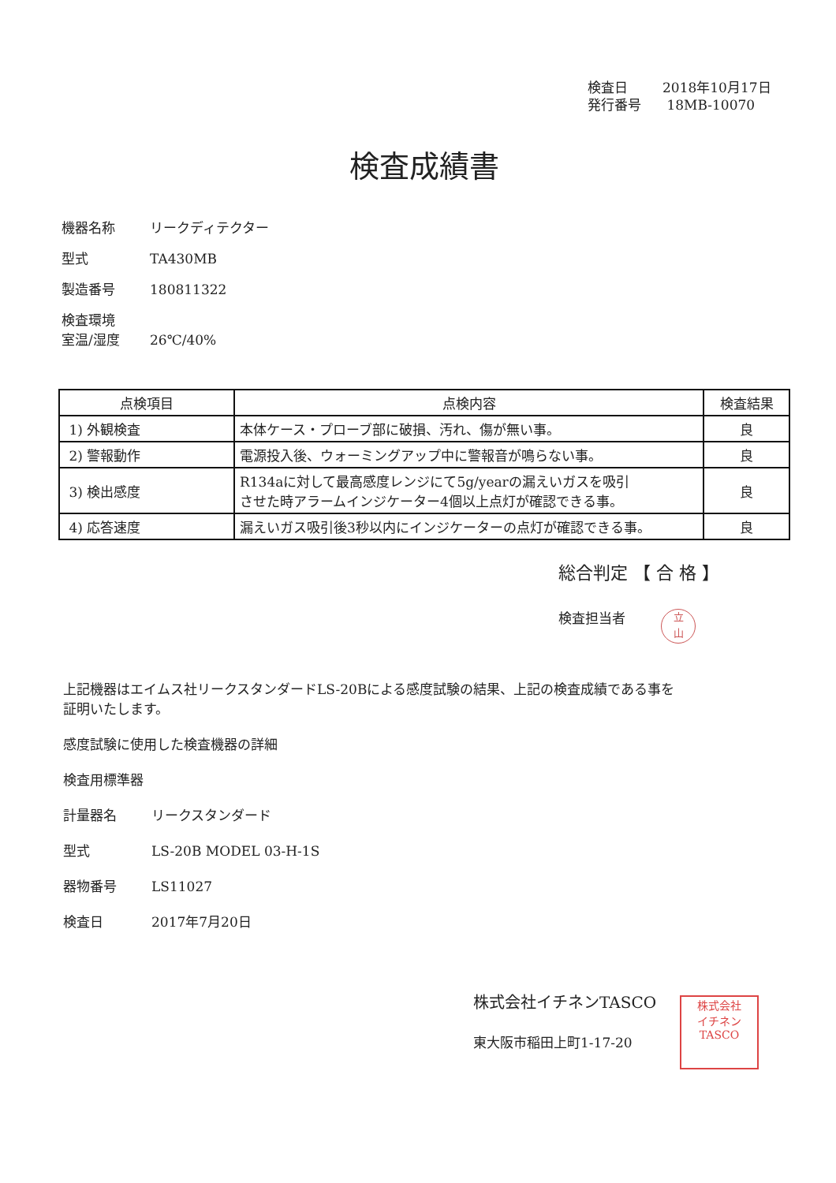検査日 2018年10月17日
発行番号 18MB-10070
検査成績書
機器名称 リークディテクター
型式 TA430MB
製造番号 180811322
検査環境
室温/湿度 26℃/40%
| 点検項目 | 点検内容 | 検査結果 |
| --- | --- | --- |
| 1) 外観検査 | 本体ケース・プローブ部に破損、汚れ、傷が無い事。 | 良 |
| 2) 警報動作 | 電源投入後、ウォーミングアップ中に警報音が鳴らない事。 | 良 |
| 3) 検出感度 | R134aに対して最高感度レンジにて5g/yearの漏えいガスを吸引 させた時アラームインジケーター4個以上点灯が確認できる事。 | 良 |
| 4) 応答速度 | 漏えいガス吸引後3秒以内にインジケーターの点灯が確認できる事。 | 良 |
総合判定 【 合 格 】
検査担当者
立
山
上記機器はエイムス社リークスタンダードLS-20Bによる感度試験の結果、上記の検査成績である事を
証明いたします。
感度試験に使用した検査機器の詳細
検査用標準器
計量器名 リークスタンダード
型式 LS-20B MODEL 03-H-1S
器物番号 LS11027
検査日 2017年7月20日
株式会社イチネンTASCO
東大阪市稲田上町1-17-20
株式会社
イチネン
TASCO